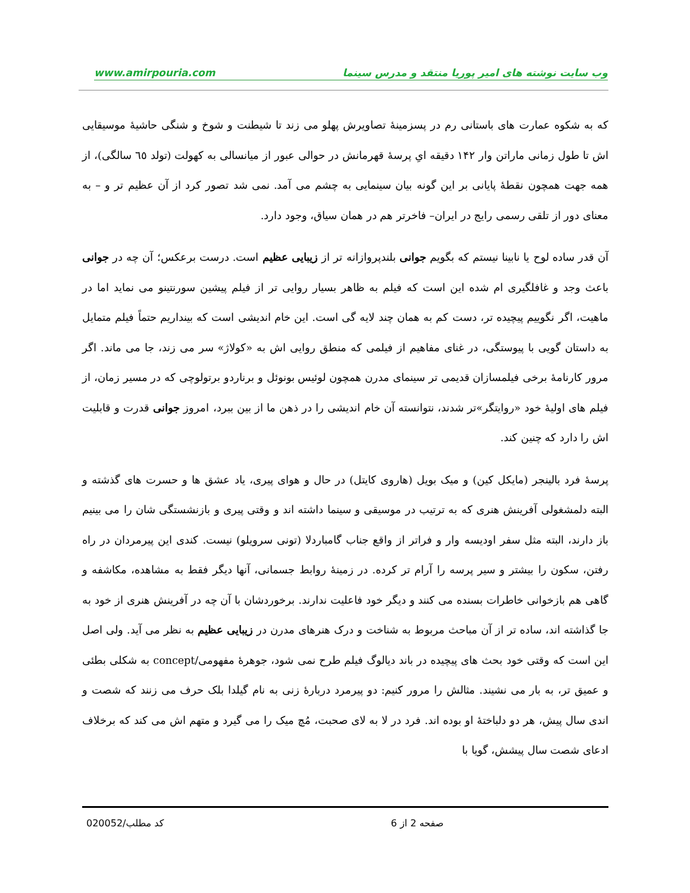www.amirpouria.com وب سایت نوشته های امیر پوریا منتقد و مدرس سینما
که به شکوه عمارت های باستانی رم در پسزمینهٔ تصاویرش پهلو می زند تا شیطنت و شوخ و شنگی حاشیهٔ موسیقایی اش تا طول زمانی ماراتن وار ۱۴۲ دقیقه ایِ پرسهٔ قهرمانش در حوالی عبور از میانسالی به کهولت (تولد ٦٥ سالگی)، از همه جهت همچون نقطهٔ پایانی بر این گونه بیان سینمایی به چشم می آمد. نمی شد تصور کرد از آن عظیم تر و – به معنای دور از تلقی رسمی رایج در ایران– فاخرتر هم در همان سیاق، وجود دارد.
آن قدر ساده لوح یا نابینا نیستم که بگویم جوانی بلندپروازانه تر از زیبایی عظیم است. درست برعکس؛ آن چه در جوانی باعث وجد و غافلگیری ام شده این است که فیلم به ظاهر بسیار روایی تر از فیلم پیشین سورنتینو می نماید اما در ماهیت، اگر نگوییم پیچیده تر، دست کم به همان چند لایه گی است. این خام اندیشی است که بینداریم حتماً فیلم متمایل به داستان گویی با پیوستگی، در غنای مفاهیم از فیلمی که منطق روایی اش به «کولاژ» سر می زند، جا می ماند. اگر مرور کارنامهٔ برخی فیلمسازان قدیمی تر سینمای مدرن همچون لوئیس بونوئل و برناردو برتولوچی که در مسیر زمان، از فیلم های اولیهٔ خود «روایتگر»تر شدند، نتوانسته آن خام اندیشی را در ذهن ما از بین ببرد، امروز جوانی قدرت و قابلیت اش را دارد که چنین کند.
پرسهٔ فرد بالینجر (مایکل کین) و میک بویل (هاروی کایتل) در حال و هوای پیری، یاد عشق ها و حسرت های گذشته و البته دلمشغولی آفرینش هنری که به ترتیب در موسیقی و سینما داشته اند و وقتی پیری و بازنشستگی شان را می بینیم باز دارند، البته مثل سفر اودیسه وار و فراتر از واقع جناب گامباردلا (تونی سرویلو) نیست. کندی این پیرمردان در راه رفتن، سکون را بیشتر و سیر پرسه را آرام تر کرده. در زمینهٔ روابط جسمانی، آنها دیگر فقط به مشاهده، مکاشفه و گاهی هم بازخوانی خاطرات بسنده می کنند و دیگر خود فاعلیت ندارند. برخوردشان با آن چه در آفرینش هنری از خود به جا گذاشته اند، ساده تر از آن مباحث مربوط به شناخت و درک هنرهای مدرن در زیبایی عظیم به نظر می آید. ولی اصل این است که وقتی خود بحث های پیچیده در باند دیالوگ فیلم طرح نمی شود، جوهرهٔ مفهومی/concept به شکلی بطئی و عمیق تر، به بار می نشیند. مثالش را مرور کنیم: دو پیرمرد دربارهٔ زنی به نام گیلدا بلک حرف می زنند که شصت و اندی سال پیش، هر دو دلباختهٔ او بوده اند. فرد در لا به لای صحبت، مُچ میک را می گیرد و متهم اش می کند که برخلاف ادعای شصت سال پیشش، گویا با
کد مطلب/020052 صفحه 2 از 6